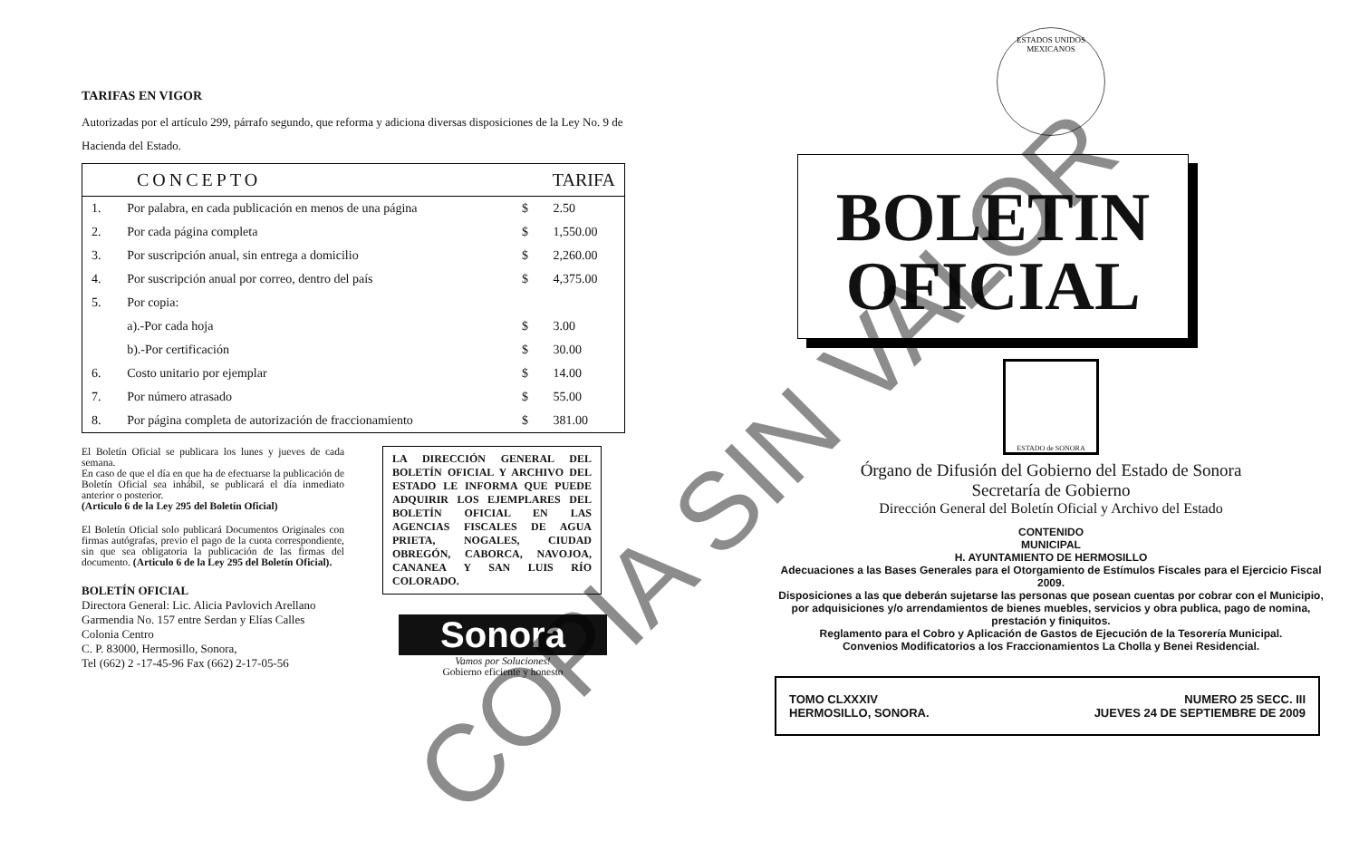TARIFAS EN VIGOR
Autorizadas por el artículo 299, párrafo segundo, que reforma y adiciona diversas disposiciones de la Ley No. 9 de Hacienda del Estado.
| CONCEPTO | | TARIFA | |
| --- | --- | --- | --- |
| 1. | Por palabra, en cada publicación en menos de una página | $ | 2.50 |
| 2. | Por cada página completa | $ | 1,550.00 |
| 3. | Por suscripción anual, sin entrega a domicilio | $ | 2,260.00 |
| 4. | Por suscripción anual por correo, dentro del país | $ | 4,375.00 |
| 5. | Por copia: | | |
| | a).-Por cada hoja | $ | 3.00 |
| | b).-Por certificación | $ | 30.00 |
| 6. | Costo unitario por ejemplar | $ | 14.00 |
| 7. | Por número atrasado | $ | 55.00 |
| 8. | Por página completa de autorización de fraccionamiento | $ | 381.00 |
El Boletín Oficial se publicara los lunes y jueves de cada semana.
En caso de que el día en que ha de efectuarse la publicación de Boletín Oficial sea inhábil, se publicará el día inmediato anterior o posterior.
(Articulo 6 de la Ley 295 del Boletín Oficial)
El Boletín Oficial solo publicará Documentos Originales con firmas autógrafas, previo el pago de la cuota correspondiente, sin que sea obligatoria la publicación de las firmas del documento. (Articulo 6 de la Ley 295 del Boletín Oficial).
BOLETÍN OFICIAL
Directora General: Lic. Alicia Pavlovich Arellano
Garmendia No. 157 entre Serdan y Elías Calles
Colonia Centro
C. P. 83000, Hermosillo, Sonora,
Tel (662) 2 -17-45-96 Fax (662) 2-17-05-56
LA DIRECCIÓN GENERAL DEL BOLETÍN OFICIAL Y ARCHIVO DEL ESTADO LE INFORMA QUE PUEDE ADQUIRIR LOS EJEMPLARES DEL BOLETÍN OFICIAL EN LAS AGENCIAS FISCALES DE AGUA PRIETA, NOGALES, CIUDAD OBREGÓN, CABORCA, NAVOJOA, CANANEA Y SAN LUIS RÍO COLORADO.
Sonora
Vamos por Soluciones!
Gobierno eficiente y honesto
ESTADOS UNIDOS MEXICANOS
BOLETIN
OFICIAL
ESTADO de SONORA
Órgano de Difusión del Gobierno del Estado de Sonora
Secretaría de Gobierno
Dirección General del Boletín Oficial y Archivo del Estado
CONTENIDO
MUNICIPAL
H. AYUNTAMIENTO DE HERMOSILLO
Adecuaciones a las Bases Generales para el Otorgamiento de Estímulos Fiscales para el Ejercicio Fiscal 2009.
Disposiciones a las que deberán sujetarse las personas que posean cuentas por cobrar con el Municipio, por adquisiciones y/o arrendamientos de bienes muebles, servicios y obra publica, pago de nomina, prestación y finiquitos.
Reglamento para el Cobro y Aplicación de Gastos de Ejecución de la Tesorería Municipal.
Convenios Modificatorios a los Fraccionamientos La Cholla y Benei Residencial.
TOMO CLXXXIV
HERMOSILLO, SONORA.
NUMERO 25 SECC. III
JUEVES 24 DE SEPTIEMBRE DE 2009
COPIA SIN VALOR